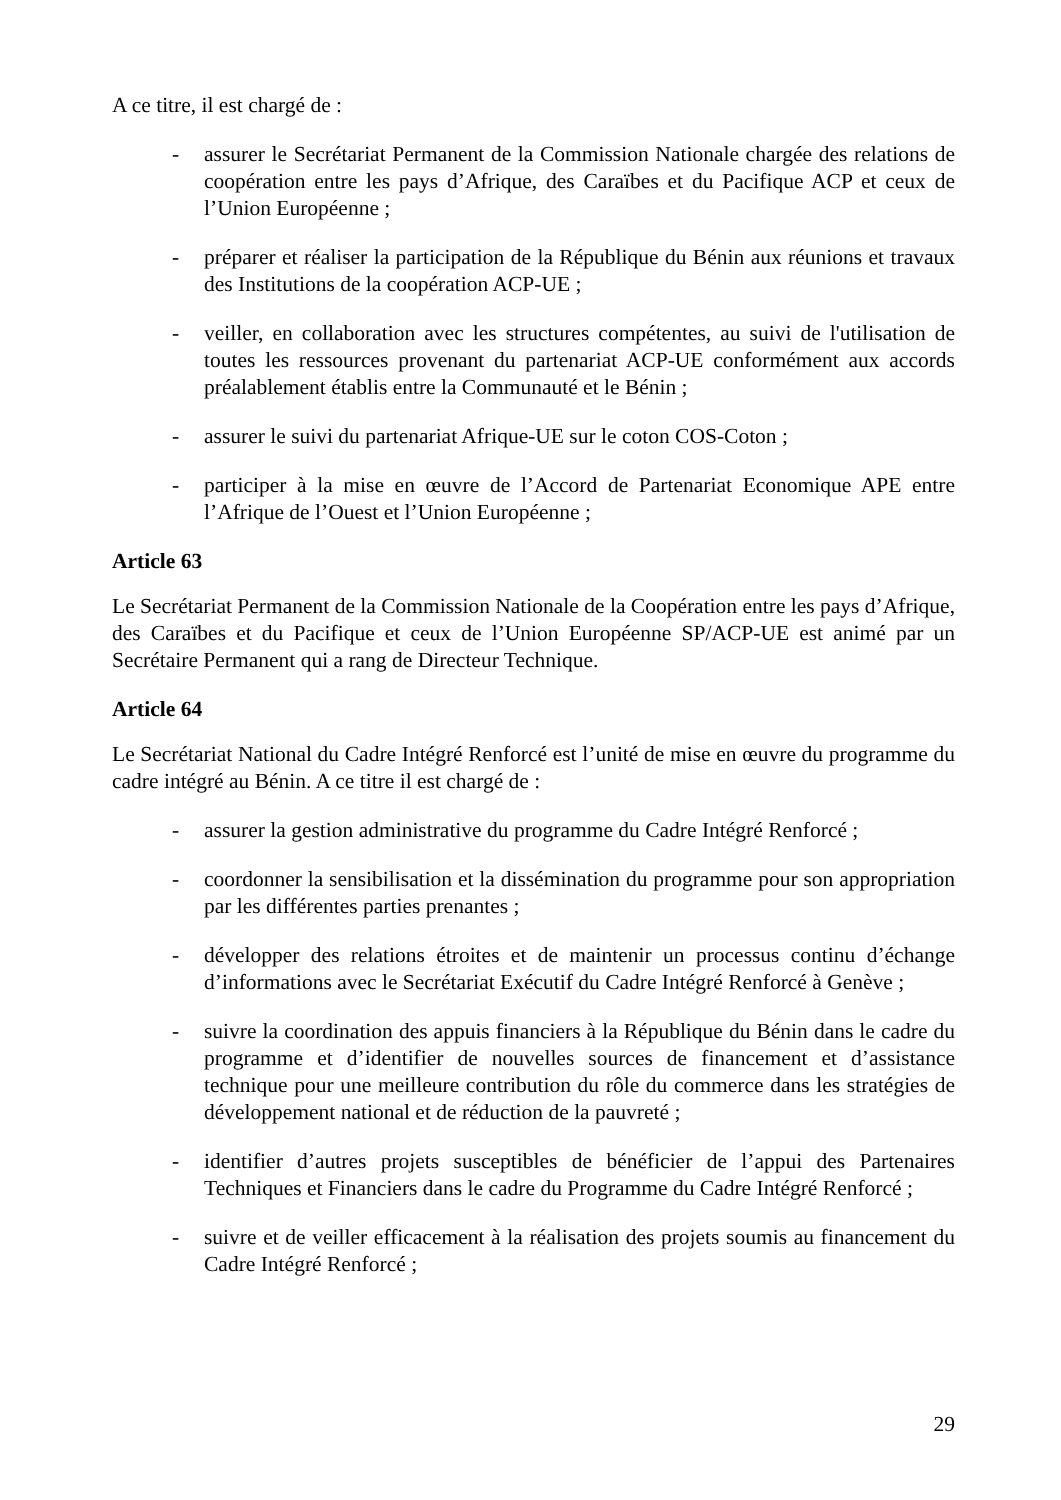A ce titre, il est chargé de :
- assurer le Secrétariat Permanent de la Commission Nationale chargée des relations de coopération entre les pays d’Afrique, des Caraïbes et du Pacifique ACP et ceux de l’Union Européenne ;
- préparer et réaliser la participation de la République du Bénin aux réunions et travaux des Institutions de la coopération ACP-UE ;
- veiller, en collaboration avec les structures compétentes, au suivi de l'utilisation de toutes les ressources provenant du partenariat ACP-UE conformément aux accords préalablement établis entre la Communauté et le Bénin ;
- assurer le suivi du partenariat Afrique-UE sur le coton COS-Coton ;
- participer à la mise en œuvre de l’Accord de Partenariat Economique APE entre l’Afrique de l’Ouest et l’Union Européenne ;
Article 63
Le Secrétariat Permanent de la Commission Nationale de la Coopération entre les pays d’Afrique, des Caraïbes et du Pacifique et ceux de l’Union Européenne SP/ACP-UE est animé par un Secrétaire Permanent qui a rang de Directeur Technique.
Article 64
Le Secrétariat National du Cadre Intégré Renforcé est l’unité de mise en œuvre du programme du cadre intégré au Bénin. A ce titre il est chargé de :
- assurer la gestion administrative du programme du Cadre Intégré Renforcé ;
- coordonner la sensibilisation et la dissémination du programme pour son appropriation par les différentes parties prenantes ;
- développer des relations étroites et de maintenir un processus continu d’échange d’informations avec le Secrétariat Exécutif du Cadre Intégré Renforcé à Genève ;
- suivre la coordination des appuis financiers à la République du Bénin dans le cadre du programme et d’identifier de nouvelles sources de financement et d’assistance technique pour une meilleure contribution du rôle du commerce dans les stratégies de développement national et de réduction de la pauvreté ;
- identifier d’autres projets susceptibles de bénéficier de l’appui des Partenaires Techniques et Financiers dans le cadre du Programme du Cadre Intégré Renforcé ;
- suivre et de veiller efficacement à la réalisation des projets soumis au financement du Cadre Intégré Renforcé ;
29